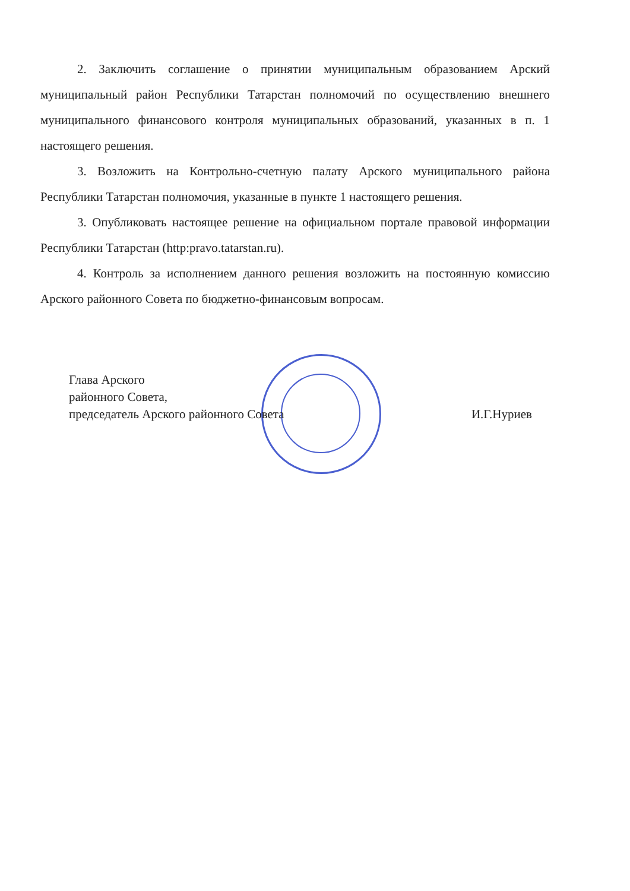2. Заключить соглашение о принятии муниципальным образованием Арский муниципальный район Республики Татарстан полномочий по осуществлению внешнего муниципального финансового контроля муниципальных образований, указанных в п. 1 настоящего решения.
3. Возложить на Контрольно-счетную палату Арского муниципального района Республики Татарстан полномочия, указанные в пункте 1 настоящего решения.
3. Опубликовать настоящее решение на официальном портале правовой информации Республики Татарстан (http:pravo.tatarstan.ru).
4. Контроль за исполнением данного решения возложить на постоянную комиссию Арского районного Совета по бюджетно-финансовым вопросам.
Глава Арского
районного Совета,
председатель Арского районного Совета И.Г.Нуриев